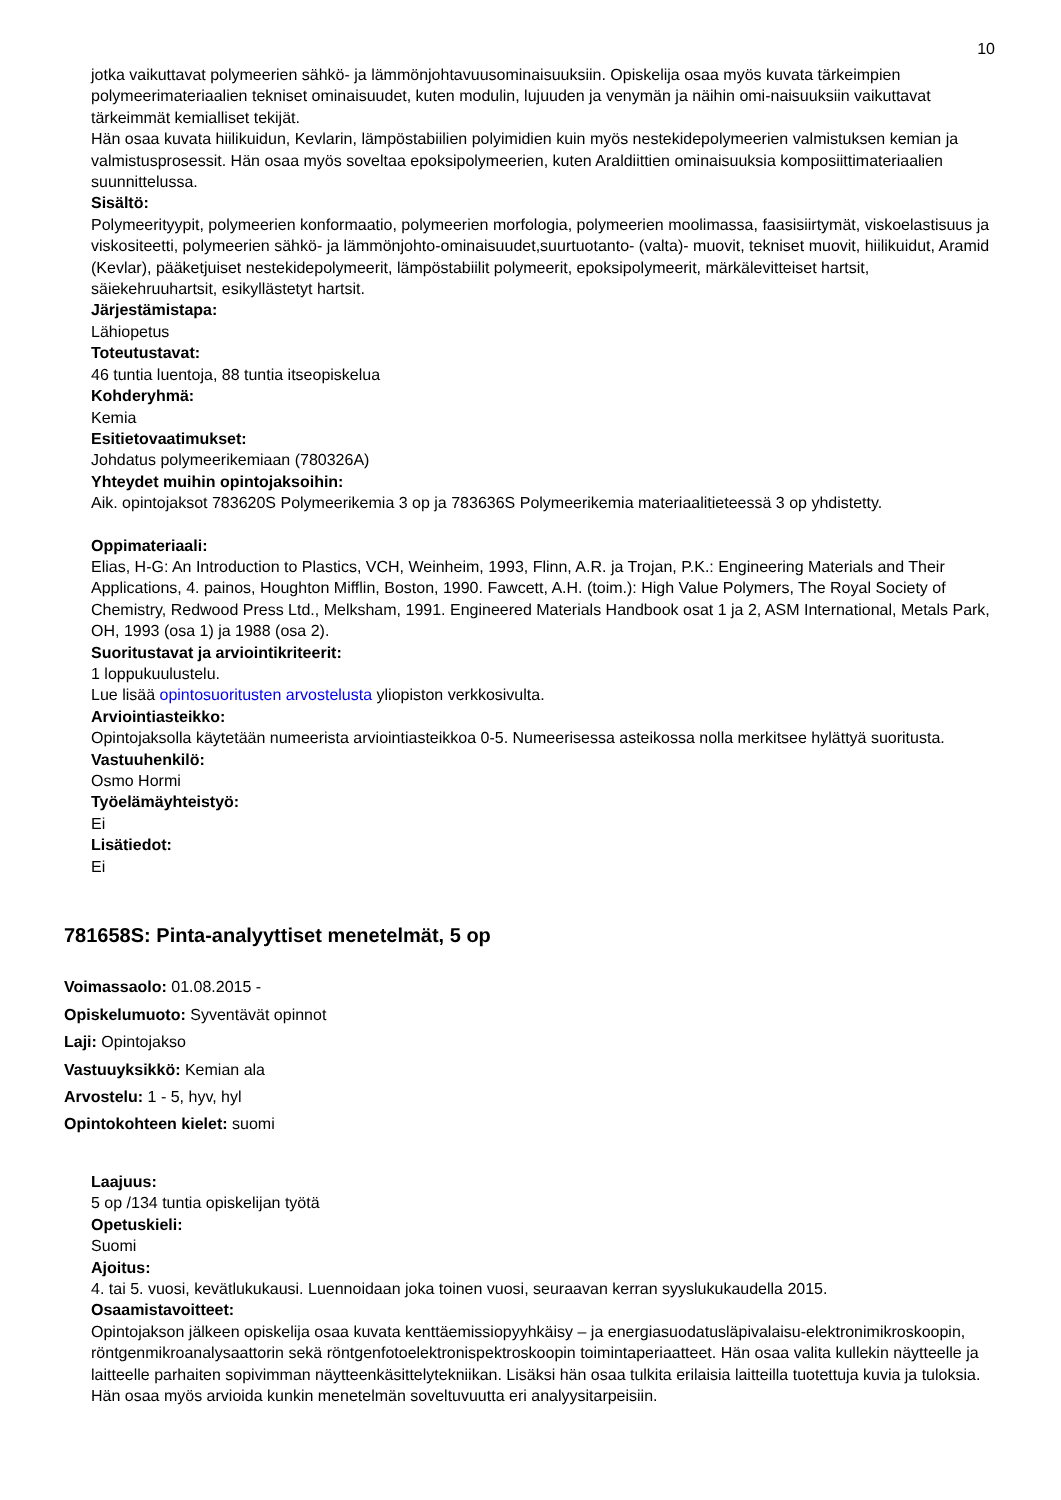10
jotka vaikuttavat polymeerien sähkö- ja lämmönjohtavuusominaisuuksiin. Opiskelija osaa myös kuvata tärkeimpien polymeerimateriaalien tekniset ominaisuudet, kuten modulin, lujuuden ja venymän ja näihin omi-naisuuksiin vaikuttavat tärkeimmät kemialliset tekijät.
Hän osaa kuvata hiilikuidun, Kevlarin, lämpöstabiilien polyimidien kuin myös nestekidepolymeerien valmistuksen kemian ja valmistusprosessit. Hän osaa myös soveltaa epoksipolymeerien, kuten Araldiittien ominaisuuksia komposiittimateriaalien suunnittelussa.
Sisältö:
Polymeerityypit, polymeerien konformaatio, polymeerien morfologia, polymeerien moolimassa, faasisiirtymät, viskoelastisuus ja viskositeetti, polymeerien sähkö- ja lämmönjohto-ominaisuudet,suurtuotanto- (valta)- muovit, tekniset muovit, hiilikuidut, Aramid (Kevlar), pääketjuiset nestekidepolymeerit, lämpöstabiilit polymeerit, epoksipolymeerit, märkälevitteiset hartsit, säiekehruuhartsit, esikyllästetyt hartsit.
Järjestämistapa:
Lähiopetus
Toteutustavat:
46 tuntia luentoja, 88 tuntia itseopiskelua
Kohderyhmä:
Kemia
Esitietovaatimukset:
Johdatus polymeerikemiaan (780326A)
Yhteydet muihin opintojaksoihin:
Aik. opintojaksot 783620S Polymeerikemia 3 op ja 783636S Polymeerikemia materiaalitieteessä 3 op yhdistetty.
Oppimateriaali:
Elias, H-G: An Introduction to Plastics, VCH, Weinheim, 1993, Flinn, A.R. ja Trojan, P.K.: Engineering Materials and Their Applications, 4. painos, Houghton Mifflin, Boston, 1990. Fawcett, A.H. (toim.): High Value Polymers, The Royal Society of Chemistry, Redwood Press Ltd., Melksham, 1991. Engineered Materials Handbook osat 1 ja 2, ASM International, Metals Park, OH, 1993 (osa 1) ja 1988 (osa 2).
Suoritustavat ja arviointikriteerit:
1 loppukuulustelu.
Lue lisää opintosuoritusten arvostelusta yliopiston verkkosivulta.
Arviointiasteikko:
Opintojaksolla käytetään numeerista arviointiasteikkoa 0-5. Numeerisessa asteikossa nolla merkitsee hylättyä suoritusta.
Vastuuhenkilö:
Osmo Hormi
Työelämäyhteistyö:
Ei
Lisätiedot:
Ei
781658S: Pinta-analyyttiset menetelmät, 5 op
Voimassaolo: 01.08.2015 -
Opiskelumuoto: Syventävät opinnot
Laji: Opintojakso
Vastuuyksikkö: Kemian ala
Arvostelu: 1 - 5, hyv, hyl
Opintokohteen kielet: suomi
Laajuus:
5 op /134 tuntia opiskelijan työtä
Opetuskieli:
Suomi
Ajoitus:
4. tai 5. vuosi, kevätlukukausi. Luennoidaan joka toinen vuosi, seuraavan kerran syyslukukaudella 2015.
Osaamistavoitteet:
Opintojakson jälkeen opiskelija osaa kuvata kenttäemissiopyyhkäisy – ja energiasuodatusläpivalaisu-elektronimikroskoopin, röntgenmikroanalysaattorin sekä röntgenfotoelektronispektroskoopin toimintaperiaatteet. Hän osaa valita kullekin näytteelle ja laitteelle parhaiten sopivimman näytteenkäsittelytekniikan. Lisäksi hän osaa tulkita erilaisia laitteilla tuotettuja kuvia ja tuloksia. Hän osaa myös arvioida kunkin menetelmän soveltuvuutta eri analyysitarpeisiin.